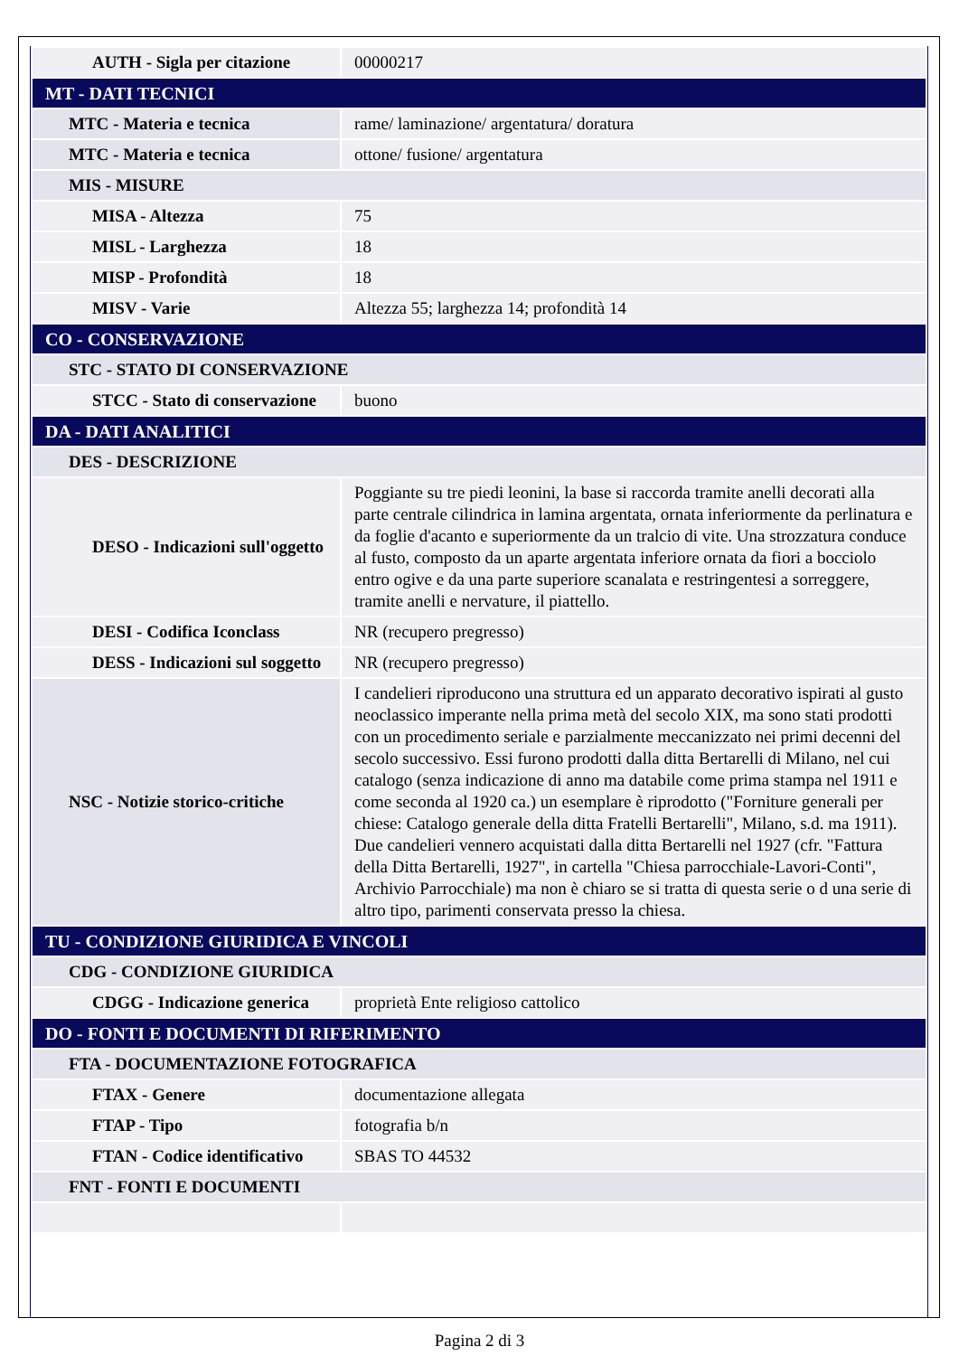| AUTH - Sigla per citazione | 00000217 |
| MT - DATI TECNICI | |
| MTC - Materia e tecnica | rame/ laminazione/ argentatura/ doratura |
| MTC - Materia e tecnica | ottone/ fusione/ argentatura |
| MIS - MISURE | |
| MISA - Altezza | 75 |
| MISL - Larghezza | 18 |
| MISP - Profondità | 18 |
| MISV - Varie | Altezza 55; larghezza 14; profondità 14 |
| CO - CONSERVAZIONE | |
| STC - STATO DI CONSERVAZIONE | |
| STCC - Stato di conservazione | buono |
| DA - DATI ANALITICI | |
| DES - DESCRIZIONE | |
| DESO - Indicazioni sull'oggetto | Poggiante su tre piedi leonini, la base si raccorda tramite anelli decorati alla parte centrale cilindrica in lamina argentata, ornata inferiormente da perlinatura e da foglie d'acanto e superiormente da un tralcio di vite. Una strozzatura conduce al fusto, composto da un aparte argentata inferiore ornata da fiori a bocciolo entro ogive e da una parte superiore scanalata e restringentesi a sorreggere, tramite anelli e nervature, il piattello. |
| DESI - Codifica Iconclass | NR (recupero pregresso) |
| DESS - Indicazioni sul soggetto | NR (recupero pregresso) |
| NSC - Notizie storico-critiche | I candelieri riproducono una struttura ed un apparato decorativo ispirati al gusto neoclassico imperante nella prima metà del secolo XIX, ma sono stati prodotti con un procedimento seriale e parzialmente meccanizzato nei primi decenni del secolo successivo. Essi furono prodotti dalla ditta Bertarelli di Milano, nel cui catalogo (senza indicazione di anno ma databile come prima stampa nel 1911 e come seconda al 1920 ca.) un esemplare è riprodotto ("Forniture generali per chiese: Catalogo generale della ditta Fratelli Bertarelli", Milano, s.d. ma 1911). Due candelieri vennero acquistati dalla ditta Bertarelli nel 1927 (cfr. "Fattura della Ditta Bertarelli, 1927", in cartella "Chiesa parrocchiale-Lavori-Conti", Archivio Parrocchiale) ma non è chiaro se si tratta di questa serie o d una serie di altro tipo, parimenti conservata presso la chiesa. |
| TU - CONDIZIONE GIURIDICA E VINCOLI | |
| CDG - CONDIZIONE GIURIDICA | |
| CDGG - Indicazione generica | proprietà Ente religioso cattolico |
| DO - FONTI E DOCUMENTI DI RIFERIMENTO | |
| FTA - DOCUMENTAZIONE FOTOGRAFICA | |
| FTAX - Genere | documentazione allegata |
| FTAP - Tipo | fotografia b/n |
| FTAN - Codice identificativo | SBAS TO 44532 |
| FNT - FONTI E DOCUMENTI | |
Pagina 2 di 3